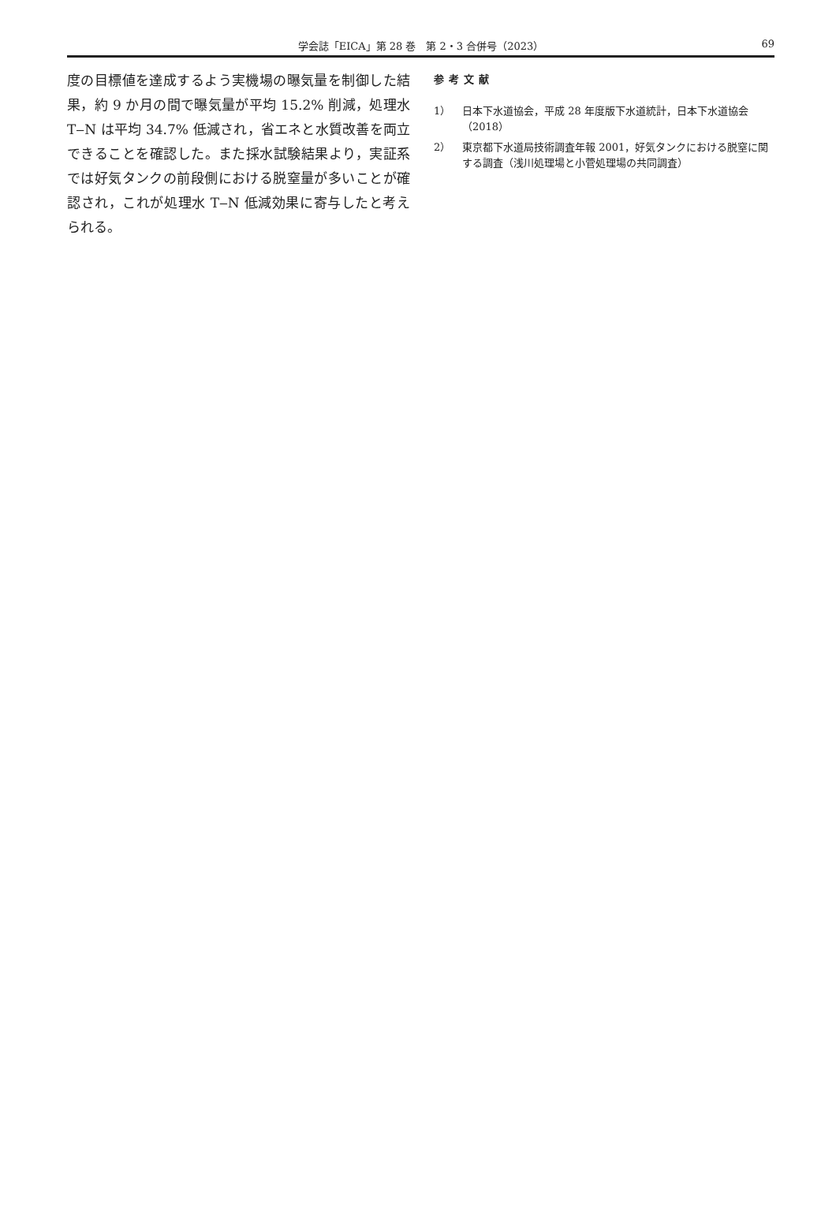学会誌「EICA」第 28 巻　第 2・3 合併号（2023）
69
度の目標値を達成するよう実機場の曝気量を制御した結果，約 9 か月の間で曝気量が平均 15.2% 削減，処理水 T‒N は平均 34.7% 低減され，省エネと水質改善を両立できることを確認した。また採水試験結果より，実証系では好気タンクの前段側における脱窒量が多いことが確認され，これが処理水 T‒N 低減効果に寄与したと考えられる。
参考文献
1） 日本下水道協会，平成 28 年度版下水道統計，日本下水道協会（2018）
2） 東京都下水道局技術調査年報 2001，好気タンクにおける脱窒に関する調査（浅川処理場と小菅処理場の共同調査）